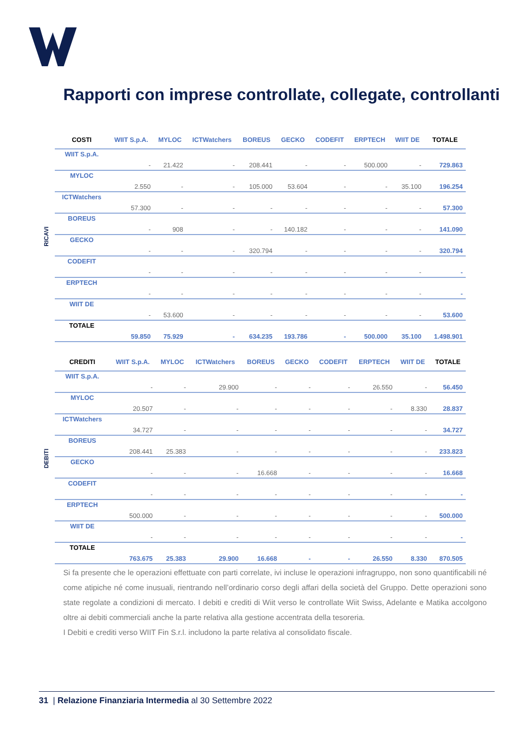Rapporti con imprese controllate, collegate, controllanti
RICAVI
| COSTI | WIIT S.p.A. | MYLOC | ICTWatchers | BOREUS | GECKO | CODEFIT | ERPTECH | WIIT DE | TOTALE |
| --- | --- | --- | --- | --- | --- | --- | --- | --- | --- |
| WIIT S.p.A. | - | 21.422 | - | 208.441 | - | - | 500.000 | - | 729.863 |
| MYLOC | 2.550 | - | - | 105.000 | 53.604 | - | - | 35.100 | 196.254 |
| ICTWatchers | 57.300 | - | - | - | - | - | - | - | 57.300 |
| BOREUS | - | 908 | - | - | 140.182 | - | - | - | 141.090 |
| GECKO | - | - | - | 320.794 | - | - | - | - | 320.794 |
| CODEFIT | - | - | - | - | - | - | - | - | - |
| ERPTECH | - | - | - | - | - | - | - | - | - |
| WIIT DE | - | 53.600 | - | - | - | - | - | - | 53.600 |
| TOTALE | 59.850 | 75.929 | - | 634.235 | 193.786 | - | 500.000 | 35.100 | 1.498.901 |
DEBITI
| CREDITI | WIIT S.p.A. | MYLOC | ICTWatchers | BOREUS | GECKO | CODEFIT | ERPTECH | WIIT DE | TOTALE |
| --- | --- | --- | --- | --- | --- | --- | --- | --- | --- |
| WIIT S.p.A. | - | - | 29.900 | - | - | - | 26.550 | - | 56.450 |
| MYLOC | 20.507 | - | - | - | - | - | - | 8.330 | 28.837 |
| ICTWatchers | 34.727 | - | - | - | - | - | - | - | 34.727 |
| BOREUS | 208.441 | 25.383 | - | - | - | - | - | - | 233.823 |
| GECKO | - | - | - | 16.668 | - | - | - | - | 16.668 |
| CODEFIT | - | - | - | - | - | - | - | - | - |
| ERPTECH | 500.000 | - | - | - | - | - | - | - | 500.000 |
| WIIT DE | - | - | - | - | - | - | - | - | - |
| TOTALE | 763.675 | 25.383 | 29.900 | 16.668 | - | - | 26.550 | 8.330 | 870.505 |
Si fa presente che le operazioni effettuate con parti correlate, ivi incluse le operazioni infragruppo, non sono quantificabili né come atipiche né come inusuali, rientrando nell’ordinario corso degli affari della società del Gruppo. Dette operazioni sono state regolate a condizioni di mercato. I debiti e crediti di Wiit verso le controllate Wiit Swiss, Adelante e Matika accolgono oltre ai debiti commerciali anche la parte relativa alla gestione accentrata della tesoreria.
I Debiti e crediti verso WIIT Fin S.r.l. includono la parte relativa al consolidato fiscale.
31 | Relazione Finanziaria Intermedia al 30 Settembre 2022